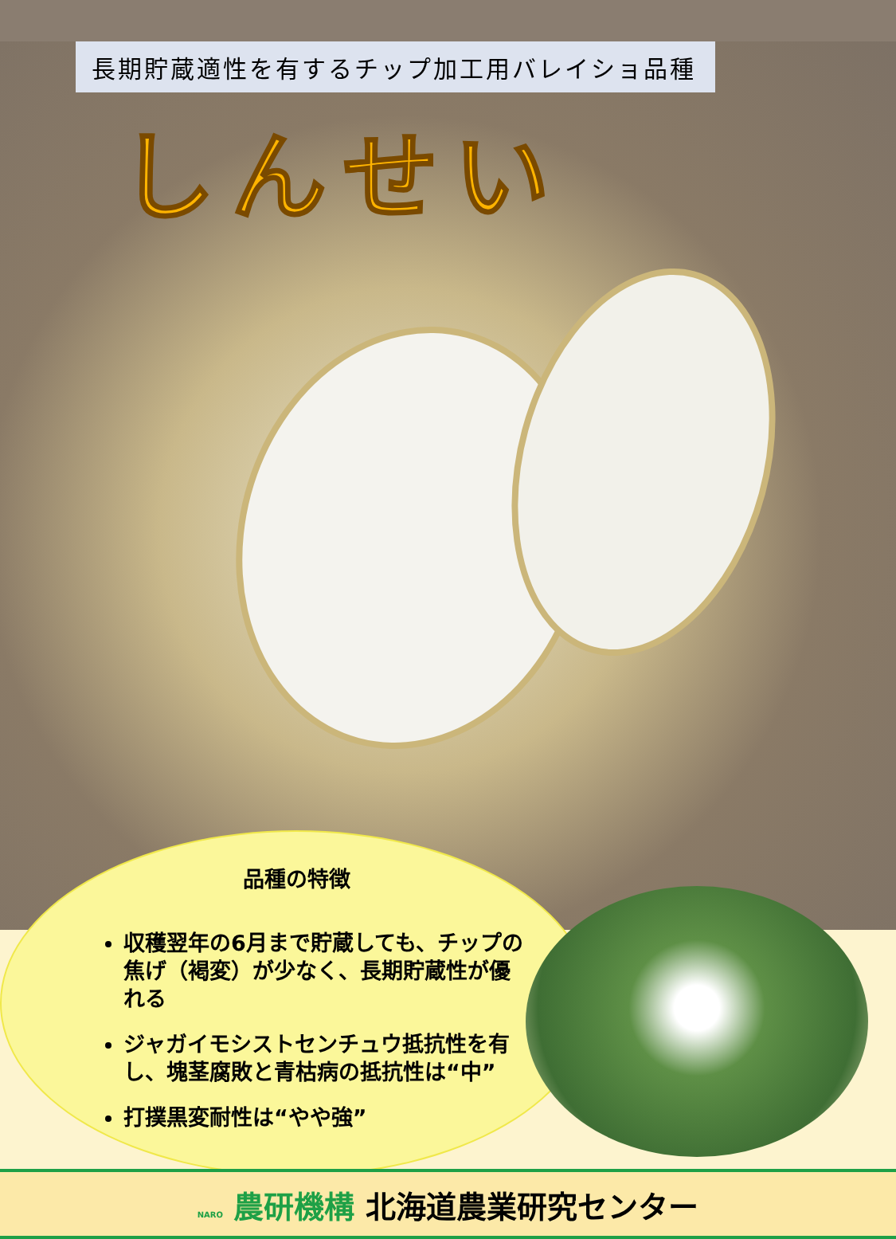長期貯蔵適性を有するチップ加工用バレイショ品種
しんせい
品種の特徴
収穫翌年の6月まで貯蔵しても、チップの焦げ（褐変）が少なく、長期貯蔵性が優れる
ジャガイモシストセンチュウ抵抗性を有し、塊茎腐敗と青枯病の抵抗性は“中”
打撲黒変耐性は“やや強”
NARO 農研機構 北海道農業研究センター